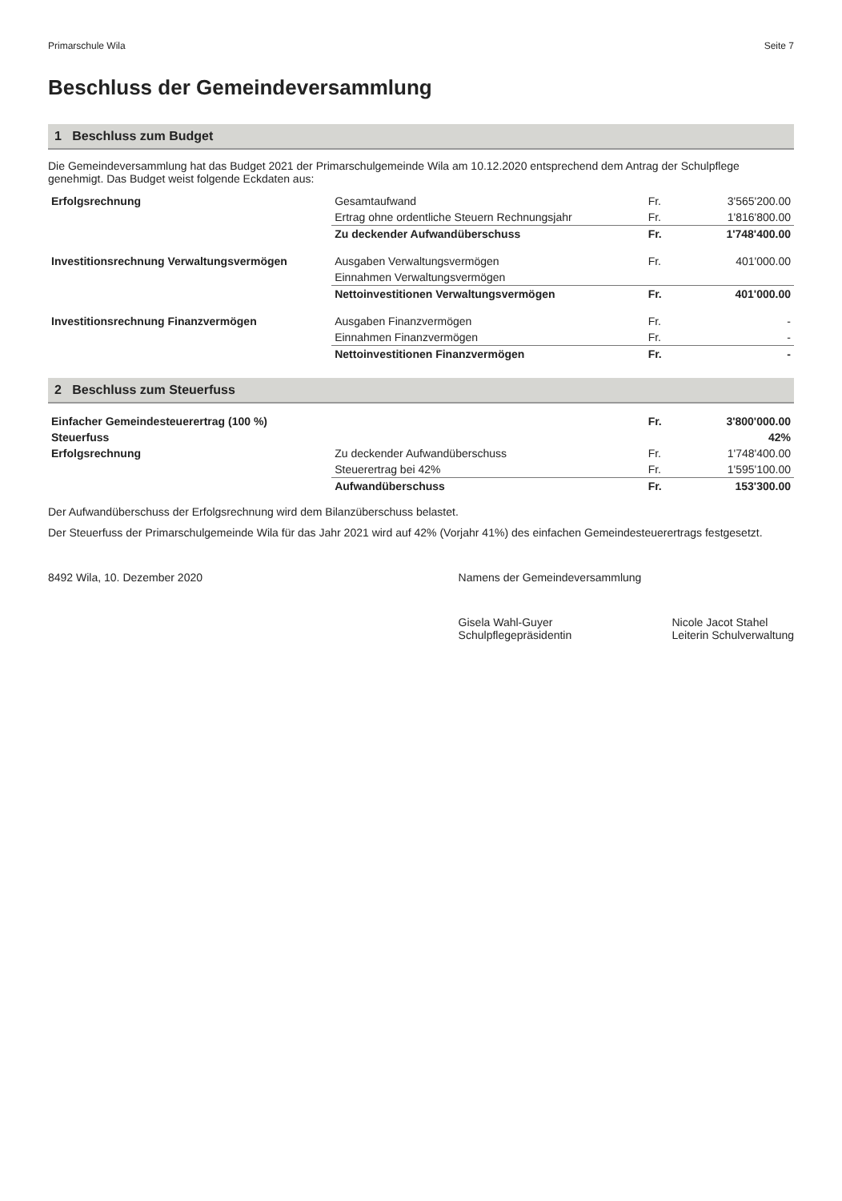Primarschule Wila Seite 7
Beschluss der Gemeindeversammlung
1 Beschluss zum Budget
Die Gemeindeversammlung hat das Budget 2021 der Primarschulgemeinde Wila am 10.12.2020 entsprechend dem Antrag der Schulpflege genehmigt. Das Budget weist folgende Eckdaten aus:
| Erfolgsrechnung | Gesamtaufwand | Fr. | 3'565'200.00 |
| | Ertrag ohne ordentliche Steuern Rechnungsjahr | Fr. | 1'816'800.00 |
| | Zu deckender Aufwandüberschuss | Fr. | 1'748'400.00 |
| Investitionsrechnung Verwaltungsvermögen | Ausgaben Verwaltungsvermögen | Fr. | 401'000.00 |
| | Einnahmen Verwaltungsvermögen | | |
| | Nettoinvestitionen Verwaltungsvermögen | Fr. | 401'000.00 |
| Investitionsrechnung Finanzvermögen | Ausgaben Finanzvermögen | Fr. | - |
| | Einnahmen Finanzvermögen | Fr. | - |
| | Nettoinvestitionen Finanzvermögen | Fr. | - |
2 Beschluss zum Steuerfuss
| Einfacher Gemeindesteuerertrag (100 %) | | Fr. | 3'800'000.00 |
| Steuerfuss | | | 42% |
| Erfolgsrechnung | Zu deckender Aufwandüberschuss | Fr. | 1'748'400.00 |
| | Steuerertrag bei 42% | Fr. | 1'595'100.00 |
| | Aufwandüberschuss | Fr. | 153'300.00 |
Der Aufwandüberschuss der Erfolgsrechnung wird dem Bilanzüberschuss belastet.
Der Steuerfuss der Primarschulgemeinde Wila für das Jahr 2021 wird auf 42% (Vorjahr 41%) des einfachen Gemeindesteuerertrags festgesetzt.
8492 Wila, 10. Dezember 2020 Namens der Gemeindeversammlung
Gisela Wahl-Guyer
Schulpflegepräsidentin Nicole Jacot Stahel
Leiterin Schulverwaltung